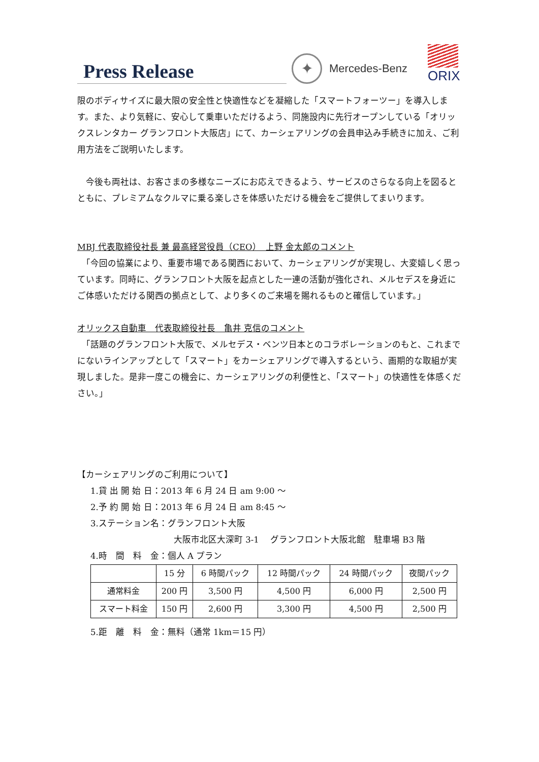Press Release
✦
Mercedes-Benz
ORIX
限のボディサイズに最大限の安全性と快適性などを凝縮した「スマートフォーツー」を導入します。また、より気軽に、安心して乗車いただけるよう、同施設内に先行オープンしている「オリックスレンタカー グランフロント大阪店」にて、カーシェアリングの会員申込み手続きに加え、ご利用方法をご説明いたします。
　今後も両社は、お客さまの多様なニーズにお応えできるよう、サービスのさらなる向上を図るとともに、プレミアムなクルマに乗る楽しさを体感いただける機会をご提供してまいります。
MBJ 代表取締役社長 兼 最高経営役員（CEO）　上野 金太郎のコメント
　「今回の協業により、重要市場である関西において、カーシェアリングが実現し、大変嬉しく思っています。同時に、グランフロント大阪を起点とした一連の活動が強化され、メルセデスを身近にご体感いただける関西の拠点として、より多くのご来場を賜れるものと確信しています。」
オリックス自動車　代表取締役社長　亀井 克信のコメント
　「話題のグランフロント大阪で、メルセデス・ベンツ日本とのコラボレーションのもと、これまでにないラインアップとして「スマート」をカーシェアリングで導入するという、画期的な取組が実現しました。是非一度この機会に、カーシェアリングの利便性と、「スマート」の快適性を体感ください。」
【カーシェアリングのご利用について】
1.貸 出 開 始 日：2013 年 6 月 24 日 am 9:00 ～
2.予 約 開 始 日：2013 年 6 月 24 日 am 8:45 ～
3.ステーション名：グランフロント大阪
大阪市北区大深町 3-1　 グランフロント大阪北館　駐車場 B3 階
4.時　間　料　金：個人 A プラン
| | 15 分 | 6 時間パック | 12 時間パック | 24 時間パック | 夜間パック |
| 通常料金 | 200 円 | 3,500 円 | 4,500 円 | 6,000 円 | 2,500 円 |
| スマート料金 | 150 円 | 2,600 円 | 3,300 円 | 4,500 円 | 2,500 円 |
5.距　離　料　金：無料（通常 1km＝15 円）